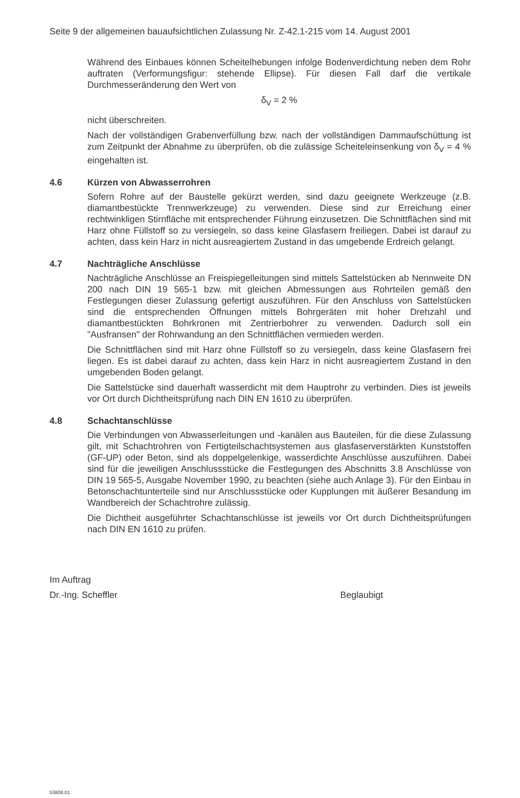Seite 9 der allgemeinen bauaufsichtlichen Zulassung Nr. Z-42.1-215 vom 14. August 2001
Während des Einbaues können Scheitelhebungen infolge Bodenverdichtung neben dem Rohr auftraten (Verformungsfigur: stehende Ellipse). Für diesen Fall darf die vertikale Durchmesseränderung den Wert von
δ<sub>V</sub> = 2 %
nicht überschreiten.
Nach der vollständigen Grabenverfüllung bzw. nach der vollständigen Dammaufschüttung ist zum Zeitpunkt der Abnahme zu überprüfen, ob die zulässige Scheiteleinsenkung von δ<sub>V</sub> = 4 % eingehalten ist.
4.6 Kürzen von Abwasserrohren
Sofern Rohre auf der Baustelle gekürzt werden, sind dazu geeignete Werkzeuge (z.B. diamantbestückte Trennwerkzeuge) zu verwenden. Diese sind zur Erreichung einer rechtwinkligen Stirnfläche mit entsprechender Führung einzusetzen. Die Schnittflächen sind mit Harz ohne Füllstoff so zu versiegeln, so dass keine Glasfasern freiliegen. Dabei ist darauf zu achten, dass kein Harz in nicht ausreagiertem Zustand in das umgebende Erdreich gelangt.
4.7 Nachträgliche Anschlüsse
Nachträgliche Anschlüsse an Freispiegelleitungen sind mittels Sattelstücken ab Nennweite DN 200 nach DIN 19 565-1 bzw. mit gleichen Abmessungen aus Rohrteilen gemäß den Festlegungen dieser Zulassung gefertigt auszuführen. Für den Anschluss von Sattelstücken sind die entsprechenden Öffnungen mittels Bohrgeräten mit hoher Drehzahl und diamantbestückten Bohrkronen mit Zentrierbohrer zu verwenden. Dadurch soll ein "Ausfransen" der Rohrwandung an den Schnittflächen vermieden werden.
Die Schnittflächen sind mit Harz ohne Füllstoff so zu versiegeln, dass keine Glasfasern frei liegen. Es ist dabei darauf zu achten, dass kein Harz in nicht ausreagiertem Zustand in den umgebenden Boden gelangt.
Die Sattelstücke sind dauerhaft wasserdicht mit dem Hauptrohr zu verbinden. Dies ist jeweils vor Ort durch Dichtheitsprüfung nach DIN EN 1610 zu überprüfen.
4.8 Schachtanschlüsse
Die Verbindungen von Abwasserleitungen und -kanälen aus Bauteilen, für die diese Zulassung gilt, mit Schachtrohren von Fertigteilschachtsystemen aus glasfaserverstärkten Kunststoffen (GF-UP) oder Beton, sind als doppelgelenkige, wasserdichte Anschlüsse auszuführen. Dabei sind für die jeweiligen Anschlussstücke die Festlegungen des Abschnitts 3.8 Anschlüsse von DIN 19 565-5, Ausgabe November 1990, zu beachten (siehe auch Anlage 3). Für den Einbau in Betonschachtunterteile sind nur Anschlussstücke oder Kupplungen mit äußerer Besandung im Wandbereich der Schachtrohre zulässig.
Die Dichtheit ausgeführter Schachtanschlüsse ist jeweils vor Ort durch Dichtheitsprüfungen nach DIN EN 1610 zu prüfen.
Im Auftrag
Dr.-Ing. Scheffler Beglaubigt
53808.01